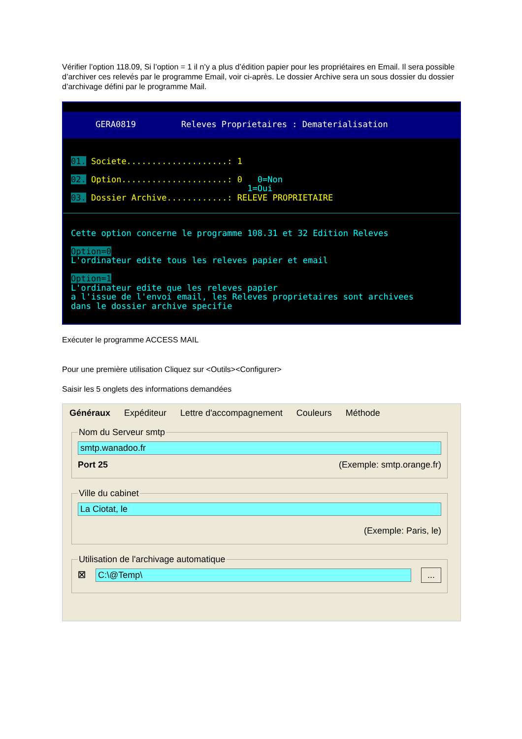Vérifier l’option 118.09, Si l’option = 1 il n’y a plus d’édition papier pour les propriétaires en Email. Il sera possible d’archiver ces relevés par le programme Email, voir ci-après. Le dossier Archive sera un sous dossier du dossier d’archivage défini par le programme Mail.
GERA0819 Releves Proprietaires : Dematerialisation
01. Societe....................: 1 02. Option.....................: 0 0=Non 1=Oui 03. Dossier Archive............: RELEVE PROPRIETAIRE
Cette option concerne le programme 108.31 et 32 Edition Releves Option=0 L'ordinateur edite tous les releves papier et email Option=1 L'ordinateur edite que les releves papier a l'issue de l'envoi email, les Releves proprietaires sont archivees dans le dossier archive specifie
Exécuter le programme ACCESS MAIL
Pour une première utilisation Cliquez sur <Outils><Configurer>
Saisir les 5 onglets des informations demandées
Généraux Expéditeur Lettre d'accompagnement Couleurs Méthode
Nom du Serveur smtp
smtp.wanadoo.fr
Port 25 (Exemple: smtp.orange.fr)
Ville du cabinet
La Ciotat, le
(Exemple: Paris, le)
Utilisation de l'archivage automatique
☒
C:\@Temp\ ...